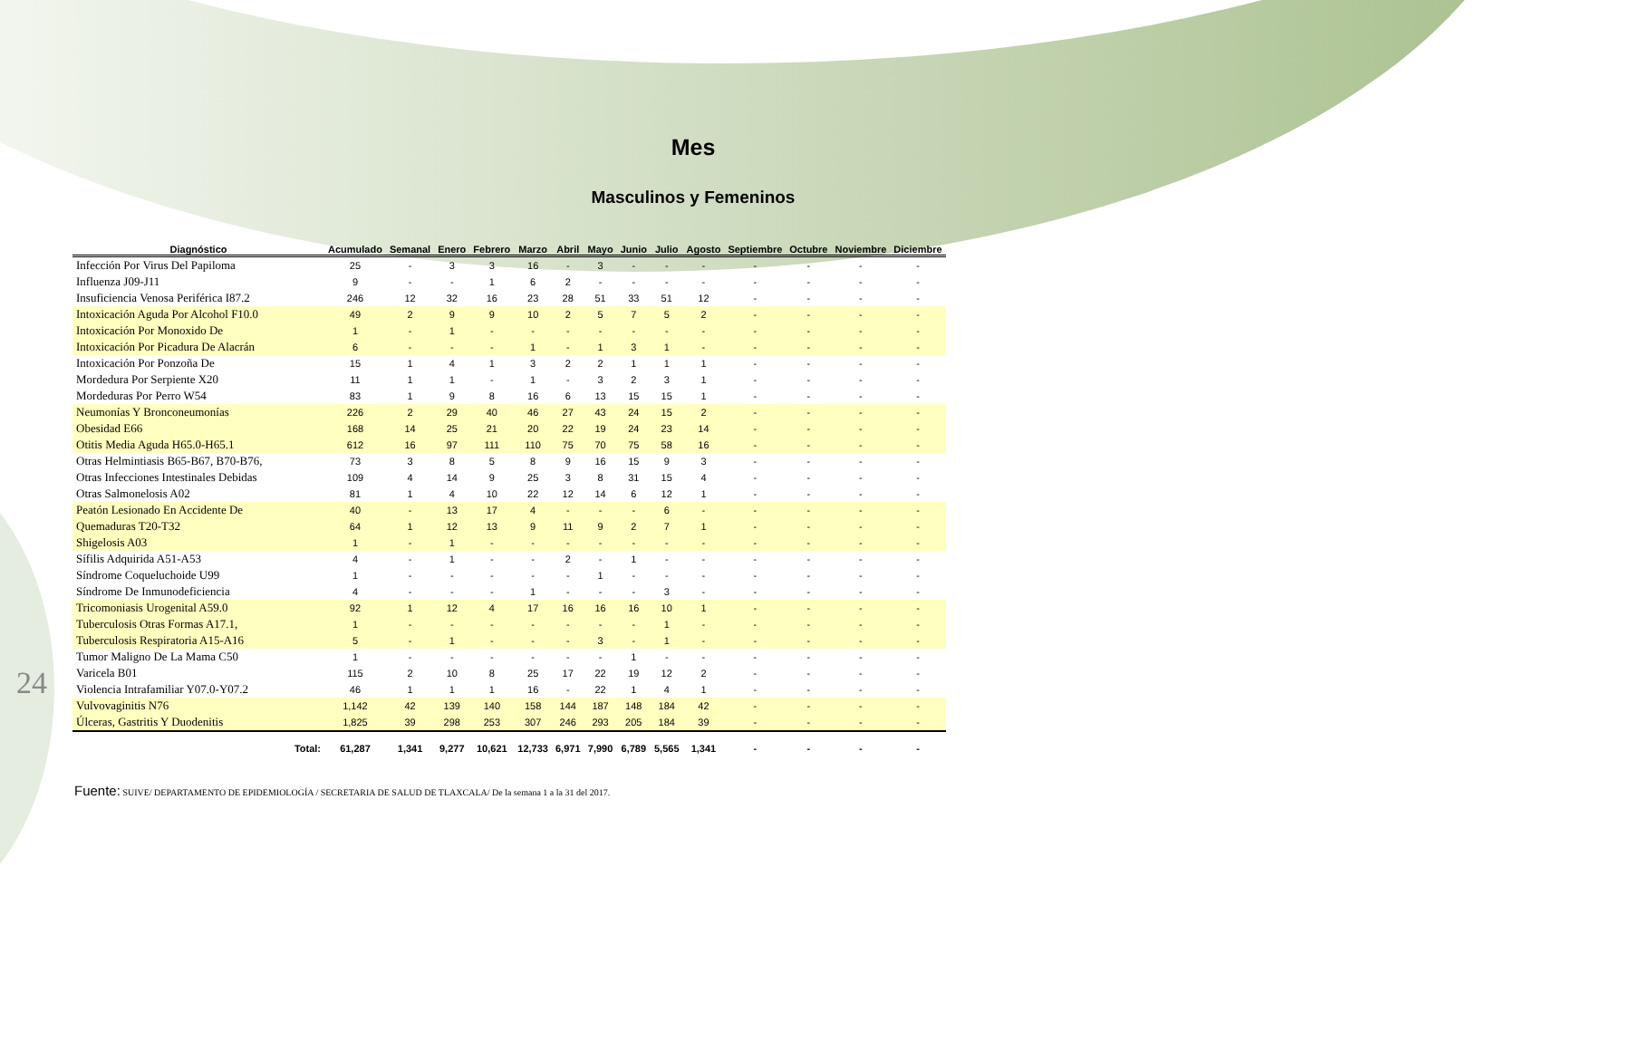24
Mes
Masculinos y Femeninos
| Diagnóstico | Acumulado | Semanal | Enero | Febrero | Marzo | Abril | Mayo | Junio | Julio | Agosto | Septiembre | Octubre | Noviembre | Diciembre |
| --- | --- | --- | --- | --- | --- | --- | --- | --- | --- | --- | --- | --- | --- | --- |
| Infección Por Virus Del Papiloma | 25 | - | 3 | 3 | 16 | - | 3 | - | - | - | - | - | - | - |
| Influenza J09-J11 | 9 | - | - | 1 | 6 | 2 | - | - | - | - | - | - | - | - |
| Insuficiencia Venosa Periférica I87.2 | 246 | 12 | 32 | 16 | 23 | 28 | 51 | 33 | 51 | 12 | - | - | - | - |
| Intoxicación Aguda Por Alcohol F10.0 | 49 | 2 | 9 | 9 | 10 | 2 | 5 | 7 | 5 | 2 | - | - | - | - |
| Intoxicación Por Monoxido De | 1 | - | 1 | - | - | - | - | - | - | - | - | - | - | - |
| Intoxicación Por Picadura De Alacrán | 6 | - | - | - | 1 | - | 1 | 3 | 1 | - | - | - | - | - |
| Intoxicación Por Ponzoña De | 15 | 1 | 4 | 1 | 3 | 2 | 2 | 1 | 1 | 1 | - | - | - | - |
| Mordedura Por Serpiente X20 | 11 | 1 | 1 | - | 1 | - | 3 | 2 | 3 | 1 | - | - | - | - |
| Mordeduras Por Perro W54 | 83 | 1 | 9 | 8 | 16 | 6 | 13 | 15 | 15 | 1 | - | - | - | - |
| Neumonías Y Bronconeumonías | 226 | 2 | 29 | 40 | 46 | 27 | 43 | 24 | 15 | 2 | - | - | - | - |
| Obesidad E66 | 168 | 14 | 25 | 21 | 20 | 22 | 19 | 24 | 23 | 14 | - | - | - | - |
| Otitis Media Aguda H65.0-H65.1 | 612 | 16 | 97 | 111 | 110 | 75 | 70 | 75 | 58 | 16 | - | - | - | - |
| Otras Helmintiasis B65-B67, B70-B76, | 73 | 3 | 8 | 5 | 8 | 9 | 16 | 15 | 9 | 3 | - | - | - | - |
| Otras Infecciones Intestinales Debidas | 109 | 4 | 14 | 9 | 25 | 3 | 8 | 31 | 15 | 4 | - | - | - | - |
| Otras Salmonelosis A02 | 81 | 1 | 4 | 10 | 22 | 12 | 14 | 6 | 12 | 1 | - | - | - | - |
| Peatón Lesionado En Accidente De | 40 | - | 13 | 17 | 4 | - | - | - | 6 | - | - | - | - | - |
| Quemaduras T20-T32 | 64 | 1 | 12 | 13 | 9 | 11 | 9 | 2 | 7 | 1 | - | - | - | - |
| Shigelosis A03 | 1 | - | 1 | - | - | - | - | - | - | - | - | - | - | - |
| Sífilis Adquirida A51-A53 | 4 | - | 1 | - | - | 2 | - | 1 | - | - | - | - | - | - |
| Síndrome Coqueluchoide U99 | 1 | - | - | - | - | - | 1 | - | - | - | - | - | - | - |
| Síndrome De Inmunodeficiencia | 4 | - | - | - | 1 | - | - | - | 3 | - | - | - | - | - |
| Tricomoniasis Urogenital A59.0 | 92 | 1 | 12 | 4 | 17 | 16 | 16 | 16 | 10 | 1 | - | - | - | - |
| Tuberculosis Otras Formas A17.1, | 1 | - | - | - | - | - | - | - | 1 | - | - | - | - | - |
| Tuberculosis Respiratoria A15-A16 | 5 | - | 1 | - | - | - | 3 | - | 1 | - | - | - | - | - |
| Tumor Maligno De La Mama C50 | 1 | - | - | - | - | - | - | 1 | - | - | - | - | - | - |
| Varicela B01 | 115 | 2 | 10 | 8 | 25 | 17 | 22 | 19 | 12 | 2 | - | - | - | - |
| Violencia Intrafamiliar Y07.0-Y07.2 | 46 | 1 | 1 | 1 | 16 | - | 22 | 1 | 4 | 1 | - | - | - | - |
| Vulvovaginitis N76 | 1,142 | 42 | 139 | 140 | 158 | 144 | 187 | 148 | 184 | 42 | - | - | - | - |
| Úlceras, Gastritis Y Duodenitis | 1,825 | 39 | 298 | 253 | 307 | 246 | 293 | 205 | 184 | 39 | - | - | - | - |
| Total: | 61,287 | 1,341 | 9,277 | 10,621 | 12,733 | 6,971 | 7,990 | 6,789 | 5,565 | 1,341 | - | - | - | - |
Fuente: SUIVE/ DEPARTAMENTO DE EPIDEMIOLOGÍA / SECRETARIA DE SALUD DE TLAXCALA/ De la semana 1 a la 31 del 2017.